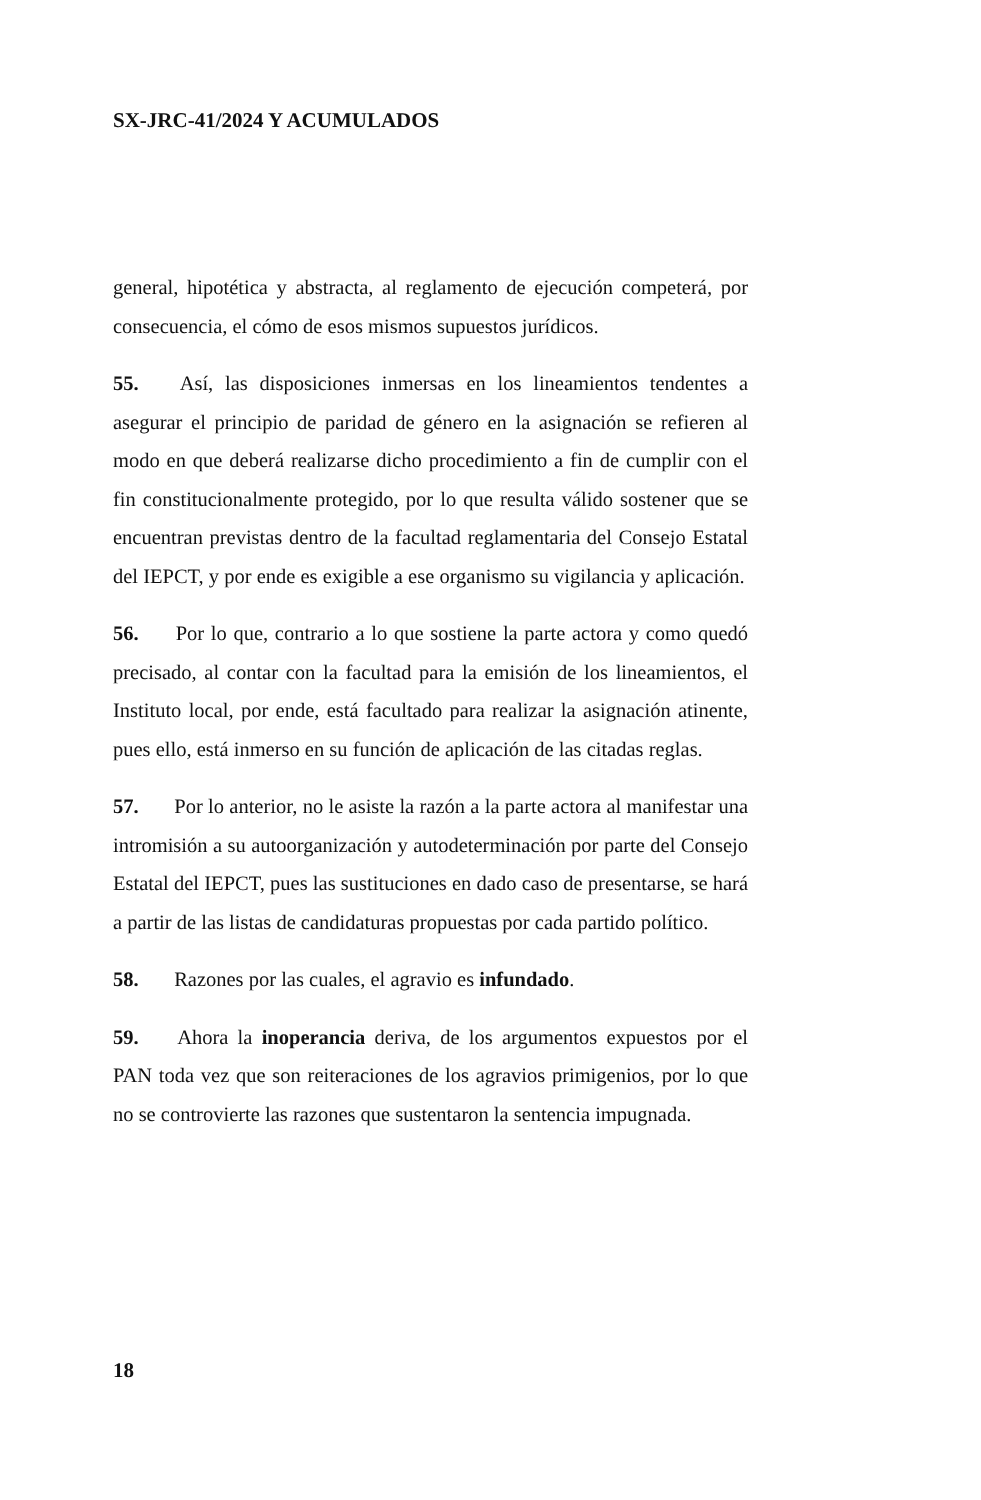SX-JRC-41/2024 Y ACUMULADOS
general, hipotética y abstracta, al reglamento de ejecución competerá, por consecuencia, el cómo de esos mismos supuestos jurídicos.
55. Así, las disposiciones inmersas en los lineamientos tendentes a asegurar el principio de paridad de género en la asignación se refieren al modo en que deberá realizarse dicho procedimiento a fin de cumplir con el fin constitucionalmente protegido, por lo que resulta válido sostener que se encuentran previstas dentro de la facultad reglamentaria del Consejo Estatal del IEPCT, y por ende es exigible a ese organismo su vigilancia y aplicación.
56. Por lo que, contrario a lo que sostiene la parte actora y como quedó precisado, al contar con la facultad para la emisión de los lineamientos, el Instituto local, por ende, está facultado para realizar la asignación atinente, pues ello, está inmerso en su función de aplicación de las citadas reglas.
57. Por lo anterior, no le asiste la razón a la parte actora al manifestar una intromisión a su autoorganización y autodeterminación por parte del Consejo Estatal del IEPCT, pues las sustituciones en dado caso de presentarse, se hará a partir de las listas de candidaturas propuestas por cada partido político.
58. Razones por las cuales, el agravio es infundado.
59. Ahora la inoperancia deriva, de los argumentos expuestos por el PAN toda vez que son reiteraciones de los agravios primigenios, por lo que no se controvierte las razones que sustentaron la sentencia impugnada.
18